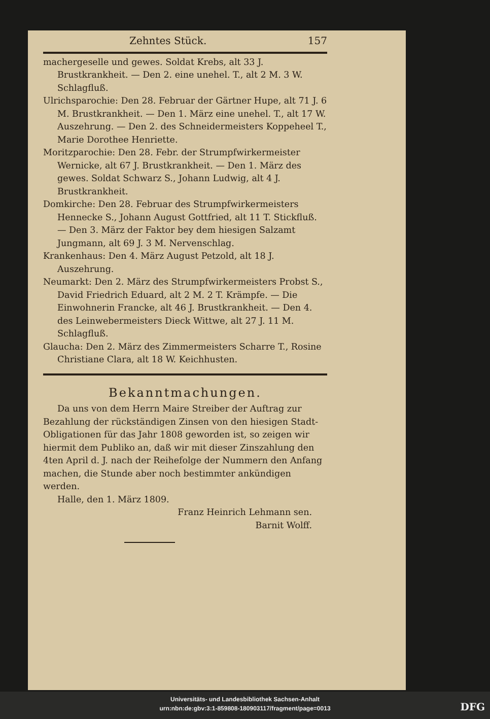Zehntes Stück. 157
machergeselle und gewes. Soldat Krebs, alt 33 J. Brustkrankheit. — Den 2. eine unehel. T., alt 2 M. 3 W. Schlagfluß.
Ulrichsparochie: Den 28. Februar der Gärtner Hupe, alt 71 J. 6 M. Brustkrankheit. — Den 1. März eine unehel. T., alt 17 W. Auszehrung. — Den 2. des Schneidermeisters Koppeheel T., Marie Dorothee Henriette.
Moritzparochie: Den 28. Febr. der Strumpfwirkermeister Wernicke, alt 67 J. Brustkrankheit. — Den 1. März des gewes. Soldat Schwarz S., Johann Ludwig, alt 4 J. Brustkrankheit.
Domkirche: Den 28. Februar des Strumpfwirkermeisters Hennecke S., Johann August Gottfried, alt 11 T. Stickfluß. — Den 3. März der Faktor bey dem hiesigen Salzamt Jungmann, alt 69 J. 3 M. Nervenschlag.
Krankenhaus: Den 4. März August Petzold, alt 18 J. Auszehrung.
Neumarkt: Den 2. März des Strumpfwirkermeisters Probst S., David Friedrich Eduard, alt 2 M. 2 T. Krämpfe. — Die Einwohnerin Francke, alt 46 J. Brustkrankheit. — Den 4. des Leinwebermeisters Dieck Wittwe, alt 27 J. 11 M. Schlagfluß.
Glaucha: Den 2. März des Zimmermeisters Scharre T., Rosine Christiane Clara, alt 18 W. Keichhusten.
Bekanntmachungen.
Da uns von dem Herrn Maire Streiber der Auftrag zur Bezahlung der rückständigen Zinsen von den hiesigen Stadt-Obligationen für das Jahr 1808 geworden ist, so zeigen wir hiermit dem Publiko an, daß wir mit dieser Zinszahlung den 4ten April d. J. nach der Reihefolge der Nummern den Anfang machen, die Stunde aber noch bestimmter ankündigen werden.
Halle, den 1. März 1809.
Franz Heinrich Lehmann sen.
Barnit Wolff.
Universitäts- und Landesbibliothek Sachsen-Anhalt
urn:nbn:de:gbv:3:1-859808-180903117/fragment/page=0013
DFG